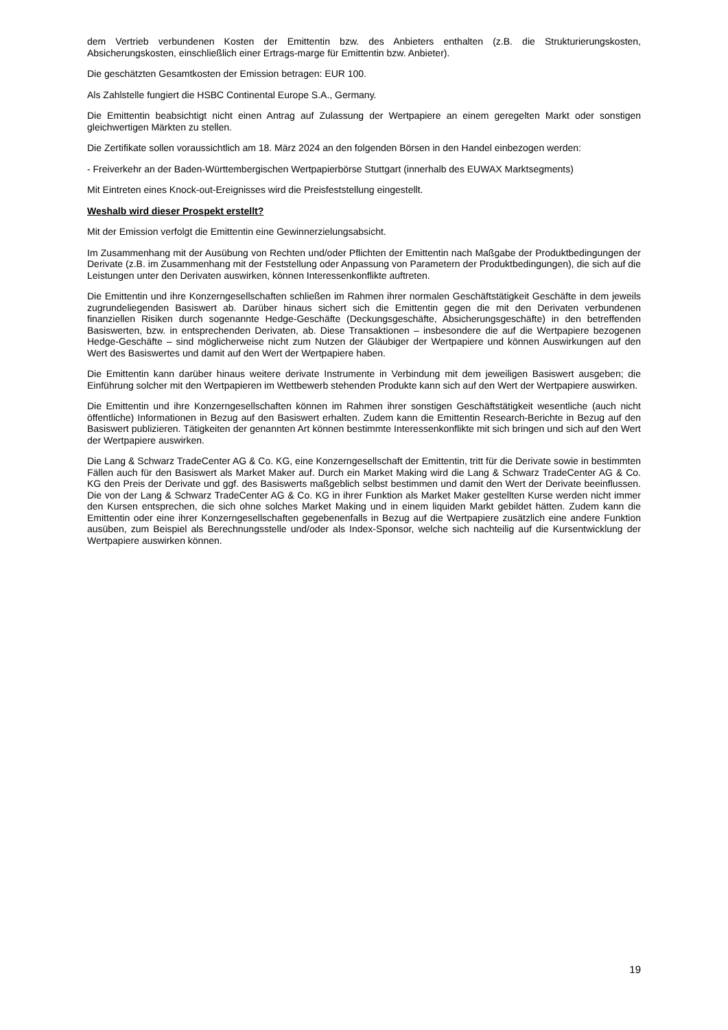dem Vertrieb verbundenen Kosten der Emittentin bzw. des Anbieters enthalten (z.B. die Strukturierungskosten, Absicherungskosten, einschließlich einer Ertrags-marge für Emittentin bzw. Anbieter).
Die geschätzten Gesamtkosten der Emission betragen: EUR 100.
Als Zahlstelle fungiert die HSBC Continental Europe S.A., Germany.
Die Emittentin beabsichtigt nicht einen Antrag auf Zulassung der Wertpapiere an einem geregelten Markt oder sonstigen gleichwertigen Märkten zu stellen.
Die Zertifikate sollen voraussichtlich am 18. März 2024 an den folgenden Börsen in den Handel einbezogen werden:
- Freiverkehr an der Baden-Württembergischen Wertpapierbörse Stuttgart (innerhalb des EUWAX Marktsegments)
Mit Eintreten eines Knock-out-Ereignisses wird die Preisfeststellung eingestellt.
Weshalb wird dieser Prospekt erstellt?
Mit der Emission verfolgt die Emittentin eine Gewinnerzielungsabsicht.
Im Zusammenhang mit der Ausübung von Rechten und/oder Pflichten der Emittentin nach Maßgabe der Produktbedingungen der Derivate (z.B. im Zusammenhang mit der Feststellung oder Anpassung von Parametern der Produktbedingungen), die sich auf die Leistungen unter den Derivaten auswirken, können Interessenkonflikte auftreten.
Die Emittentin und ihre Konzerngesellschaften schließen im Rahmen ihrer normalen Geschäftstätigkeit Geschäfte in dem jeweils zugrundeliegenden Basiswert ab. Darüber hinaus sichert sich die Emittentin gegen die mit den Derivaten verbundenen finanziellen Risiken durch sogenannte Hedge-Geschäfte (Deckungsgeschäfte, Absicherungsgeschäfte) in den betreffenden Basiswerten, bzw. in entsprechenden Derivaten, ab. Diese Transaktionen – insbesondere die auf die Wertpapiere bezogenen Hedge-Geschäfte – sind möglicherweise nicht zum Nutzen der Gläubiger der Wertpapiere und können Auswirkungen auf den Wert des Basiswertes und damit auf den Wert der Wertpapiere haben.
Die Emittentin kann darüber hinaus weitere derivate Instrumente in Verbindung mit dem jeweiligen Basiswert ausgeben; die Einführung solcher mit den Wertpapieren im Wettbewerb stehenden Produkte kann sich auf den Wert der Wertpapiere auswirken.
Die Emittentin und ihre Konzerngesellschaften können im Rahmen ihrer sonstigen Geschäftstätigkeit wesentliche (auch nicht öffentliche) Informationen in Bezug auf den Basiswert erhalten. Zudem kann die Emittentin Research-Berichte in Bezug auf den Basiswert publizieren. Tätigkeiten der genannten Art können bestimmte Interessenkonflikte mit sich bringen und sich auf den Wert der Wertpapiere auswirken.
Die Lang & Schwarz TradeCenter AG & Co. KG, eine Konzerngesellschaft der Emittentin, tritt für die Derivate sowie in bestimmten Fällen auch für den Basiswert als Market Maker auf. Durch ein Market Making wird die Lang & Schwarz TradeCenter AG & Co. KG den Preis der Derivate und ggf. des Basiswerts maßgeblich selbst bestimmen und damit den Wert der Derivate beeinflussen. Die von der Lang & Schwarz TradeCenter AG & Co. KG in ihrer Funktion als Market Maker gestellten Kurse werden nicht immer den Kursen entsprechen, die sich ohne solches Market Making und in einem liquiden Markt gebildet hätten. Zudem kann die Emittentin oder eine ihrer Konzerngesellschaften gegebenenfalls in Bezug auf die Wertpapiere zusätzlich eine andere Funktion ausüben, zum Beispiel als Berechnungsstelle und/oder als Index-Sponsor, welche sich nachteilig auf die Kursentwicklung der Wertpapiere auswirken können.
19